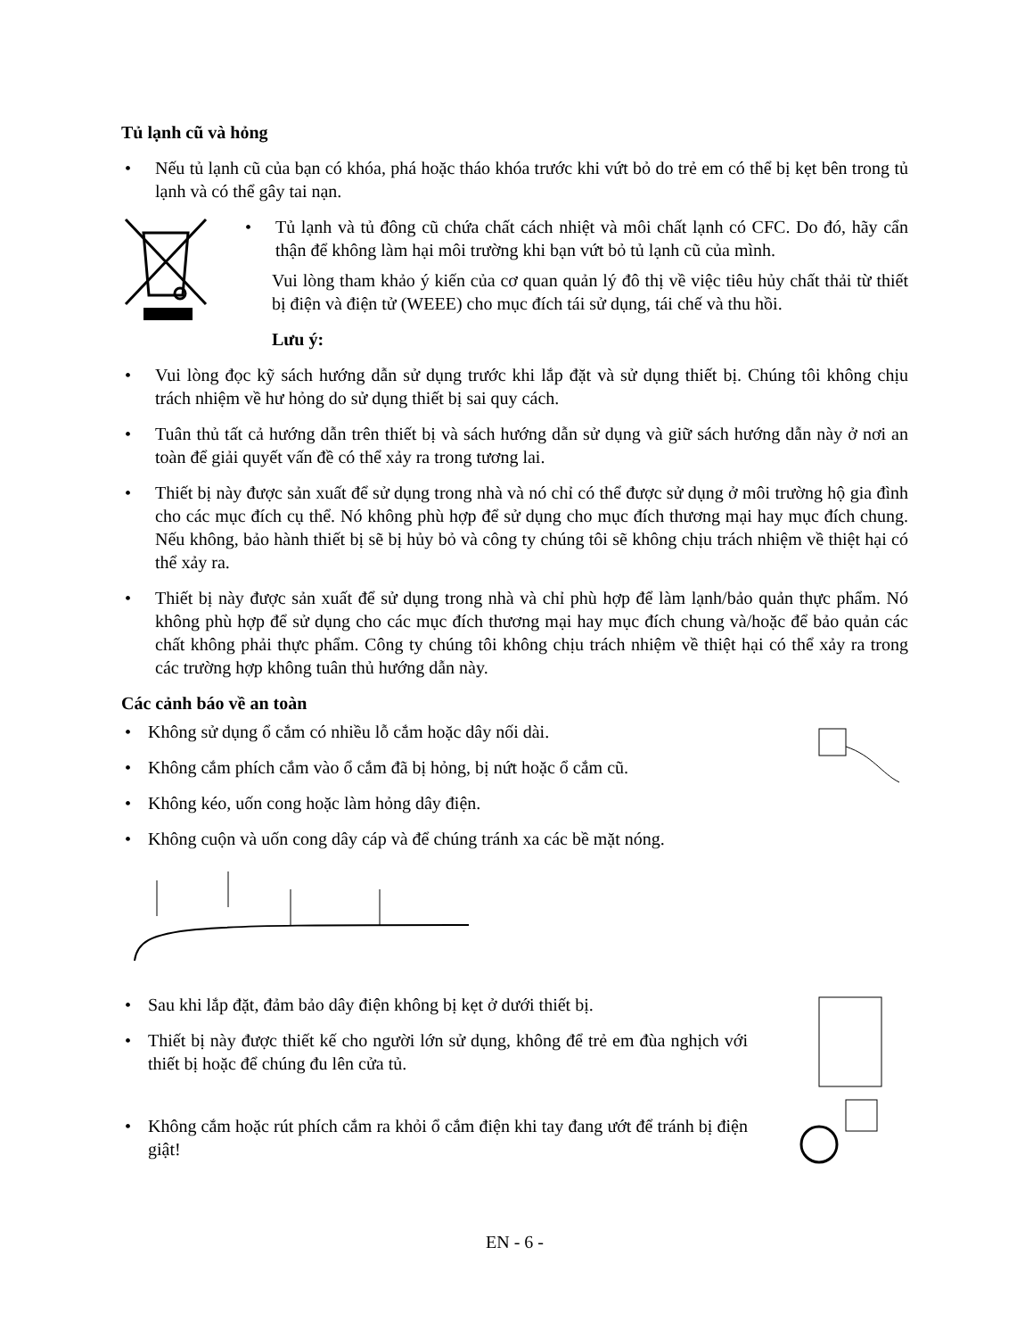Tủ lạnh cũ và hỏng
• Nếu tủ lạnh cũ của bạn có khóa, phá hoặc tháo khóa trước khi vứt bỏ do trẻ em có thể bị kẹt bên trong tủ lạnh và có thể gây tai nạn.
• Tủ lạnh và tủ đông cũ chứa chất cách nhiệt và môi chất lạnh có CFC. Do đó, hãy cẩn thận để không làm hại môi trường khi bạn vứt bỏ tủ lạnh cũ của mình.
Vui lòng tham khảo ý kiến của cơ quan quản lý đô thị về việc tiêu hủy chất thải từ thiết bị điện và điện tử (WEEE) cho mục đích tái sử dụng, tái chế và thu hồi.
Lưu ý:
• Vui lòng đọc kỹ sách hướng dẫn sử dụng trước khi lắp đặt và sử dụng thiết bị. Chúng tôi không chịu trách nhiệm về hư hỏng do sử dụng thiết bị sai quy cách.
• Tuân thủ tất cả hướng dẫn trên thiết bị và sách hướng dẫn sử dụng và giữ sách hướng dẫn này ở nơi an toàn để giải quyết vấn đề có thể xảy ra trong tương lai.
• Thiết bị này được sản xuất để sử dụng trong nhà và nó chỉ có thể được sử dụng ở môi trường hộ gia đình cho các mục đích cụ thể. Nó không phù hợp để sử dụng cho mục đích thương mại hay mục đích chung. Nếu không, bảo hành thiết bị sẽ bị hủy bỏ và công ty chúng tôi sẽ không chịu trách nhiệm về thiệt hại có thể xảy ra.
• Thiết bị này được sản xuất để sử dụng trong nhà và chỉ phù hợp để làm lạnh/bảo quản thực phẩm. Nó không phù hợp để sử dụng cho các mục đích thương mại hay mục đích chung và/hoặc để bảo quản các chất không phải thực phẩm. Công ty chúng tôi không chịu trách nhiệm về thiệt hại có thể xảy ra trong các trường hợp không tuân thủ hướng dẫn này.
Các cảnh báo về an toàn
• Không sử dụng ổ cắm có nhiều lỗ cắm hoặc dây nối dài.
• Không cắm phích cắm vào ổ cắm đã bị hỏng, bị nứt hoặc ổ cắm cũ.
• Không kéo, uốn cong hoặc làm hỏng dây điện.
• Không cuộn và uốn cong dây cáp và để chúng tránh xa các bề mặt nóng.
• Sau khi lắp đặt, đảm bảo dây điện không bị kẹt ở dưới thiết bị.
• Thiết bị này được thiết kế cho người lớn sử dụng, không để trẻ em đùa nghịch với thiết bị hoặc để chúng đu lên cửa tủ.
• Không cắm hoặc rút phích cắm ra khỏi ổ cắm điện khi tay đang ướt để tránh bị điện giật!
EN - 6 -